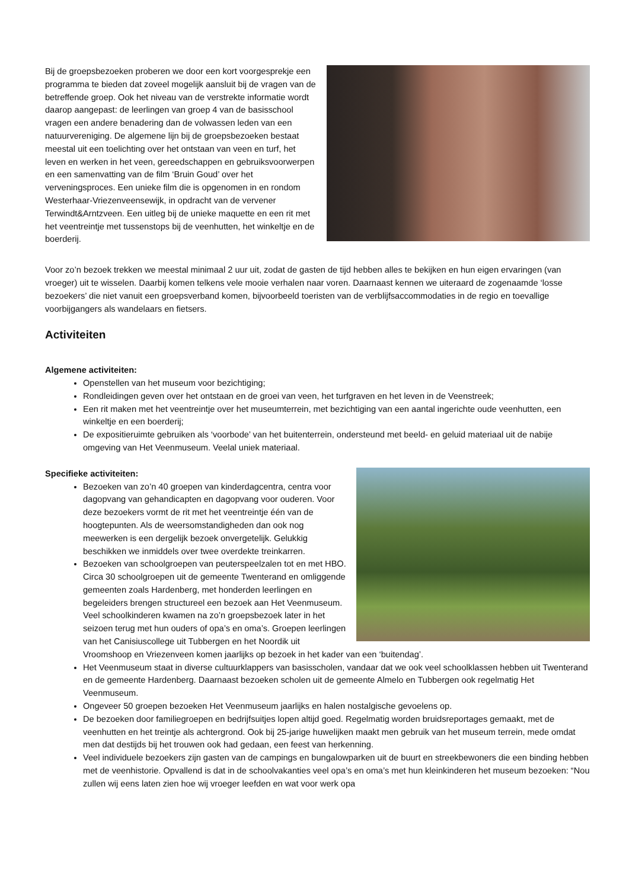Bij de groepsbezoeken proberen we door een kort voorgesprekje een programma te bieden dat zoveel mogelijk aansluit bij de vragen van de betreffende groep. Ook het niveau van de verstrekte informatie wordt daarop aangepast: de leerlingen van groep 4 van de basisschool vragen een andere benadering dan de volwassen leden van een natuurvereniging. De algemene lijn bij de groepsbezoeken bestaat meestal uit een toelichting over het ontstaan van veen en turf, het leven en werken in het veen, gereedschappen en gebruiksvoorwerpen en een samenvatting van de film ‘Bruin Goud’ over het verveningsproces. Een unieke film die is opgenomen in en rondom Westerhaar-Vriezenveensewijk, in opdracht van de vervener Terwindt&Arntzveen. Een uitleg bij de unieke maquette en een rit met het veentreintje met tussenstops bij de veenhutten, het winkeltje en de boerderij.
Voor zo’n bezoek trekken we meestal minimaal 2 uur uit, zodat de gasten de tijd hebben alles te bekijken en hun eigen ervaringen (van vroeger) uit te wisselen. Daarbij komen telkens vele mooie verhalen naar voren. Daarnaast kennen we uiteraard de zogenaamde ‘losse bezoekers’ die niet vanuit een groepsverband komen, bijvoorbeeld toeristen van de verblijfsaccommodaties in de regio en toevallige voorbijgangers als wandelaars en fietsers.
Activiteiten
Algemene activiteiten:
Openstellen van het museum voor bezichtiging;
Rondleidingen geven over het ontstaan en de groei van veen, het turfgraven en het leven in de Veenstreek;
Een rit maken met het veentreintje over het museumterrein, met bezichtiging van een aantal ingerichte oude veenhutten, een winkeltje en een boerderij;
De expositieruimte gebruiken als ‘voorbode’ van het buitenterrein, ondersteund met beeld- en geluid materiaal uit de nabije omgeving van Het Veenmuseum. Veelal uniek materiaal.
Specifieke activiteiten:
Bezoeken van zo’n 40 groepen van kinderdagcentra, centra voor dagopvang van gehandicapten en dagopvang voor ouderen. Voor deze bezoekers vormt de rit met het veentreintje één van de hoogtepunten. Als de weersomstandigheden dan ook nog meewerken is een dergelijk bezoek onvergetelijk. Gelukkig beschikken we inmiddels over twee overdekte treinkarren.
Bezoeken van schoolgroepen van peuterspeelzalen tot en met HBO. Circa 30 schoolgroepen uit de gemeente Twenterand en omliggende gemeenten zoals Hardenberg, met honderden leerlingen en begeleiders brengen structureel een bezoek aan Het Veenmuseum. Veel schoolkinderen kwamen na zo’n groepsbezoek later in het seizoen terug met hun ouders of opa’s en oma’s. Groepen leerlingen van het Canisiuscollege uit Tubbergen en het Noordik uit Vroomshoop en Vriezenveen komen jaarlijks op bezoek in het kader van een ‘buitendag’.
Het Veenmuseum staat in diverse cultuurklappers van basisscholen, vandaar dat we ook veel schoolklassen hebben uit Twenterand en de gemeente Hardenberg. Daarnaast bezoeken scholen uit de gemeente Almelo en Tubbergen ook regelmatig Het Veenmuseum.
Ongeveer 50 groepen bezoeken Het Veenmuseum jaarlijks en halen nostalgische gevoelens op.
De bezoeken door familiegroepen en bedrijfsuitjes lopen altijd goed. Regelmatig worden bruidsreportages gemaakt, met de veenhutten en het treintje als achtergrond. Ook bij 25-jarige huwelijken maakt men gebruik van het museum terrein, mede omdat men dat destijds bij het trouwen ook had gedaan, een feest van herkenning.
Veel individuele bezoekers zijn gasten van de campings en bungalowparken uit de buurt en streekbewoners die een binding hebben met de veenhistorie. Opvallend is dat in de schoolvakanties veel opa’s en oma’s met hun kleinkinderen het museum bezoeken: “Nou zullen wij eens laten zien hoe wij vroeger leefden en wat voor werk opa